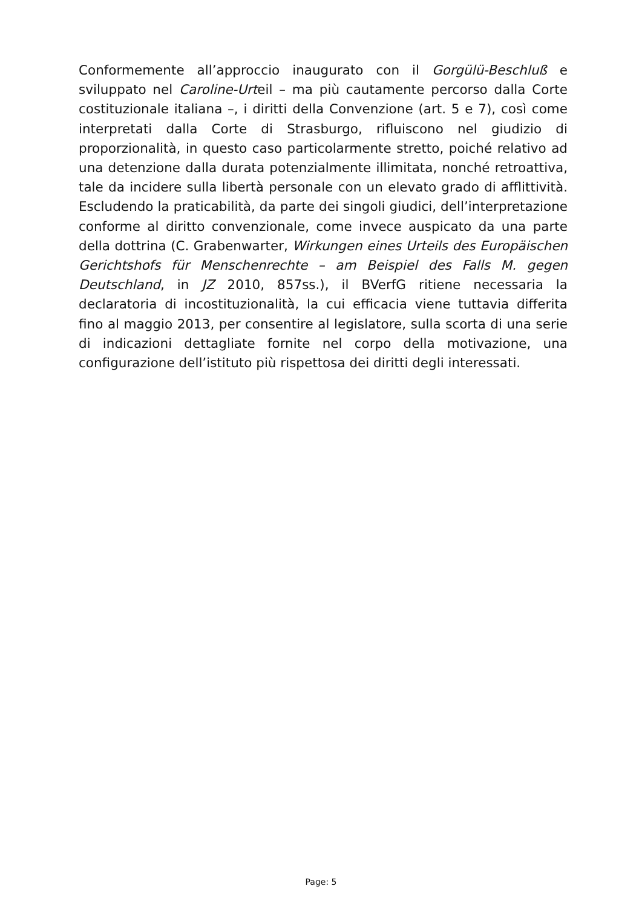Conformemente all’approccio inaugurato con il Gorgülü-Beschluß e sviluppato nel Caroline-Urteil – ma più cautamente percorso dalla Corte costituzionale italiana –, i diritti della Convenzione (art. 5 e 7), così come interpretati dalla Corte di Strasburgo, rifluiscono nel giudizio di proporzionalità, in questo caso particolarmente stretto, poiché relativo ad una detenzione dalla durata potenzialmente illimitata, nonché retroattiva, tale da incidere sulla libertà personale con un elevato grado di afflittività. Escludendo la praticabilità, da parte dei singoli giudici, dell’interpretazione conforme al diritto convenzionale, come invece auspicato da una parte della dottrina (C. Grabenwarter, Wirkungen eines Urteils des Europäischen Gerichtshofs für Menschenrechte – am Beispiel des Falls M. gegen Deutschland, in JZ 2010, 857ss.), il BVerfG ritiene necessaria la declaratoria di incostituzionalità, la cui efficacia viene tuttavia differita fino al maggio 2013, per consentire al legislatore, sulla scorta di una serie di indicazioni dettagliate fornite nel corpo della motivazione, una configurazione dell’istituto più rispettosa dei diritti degli interessati.
Page: 5